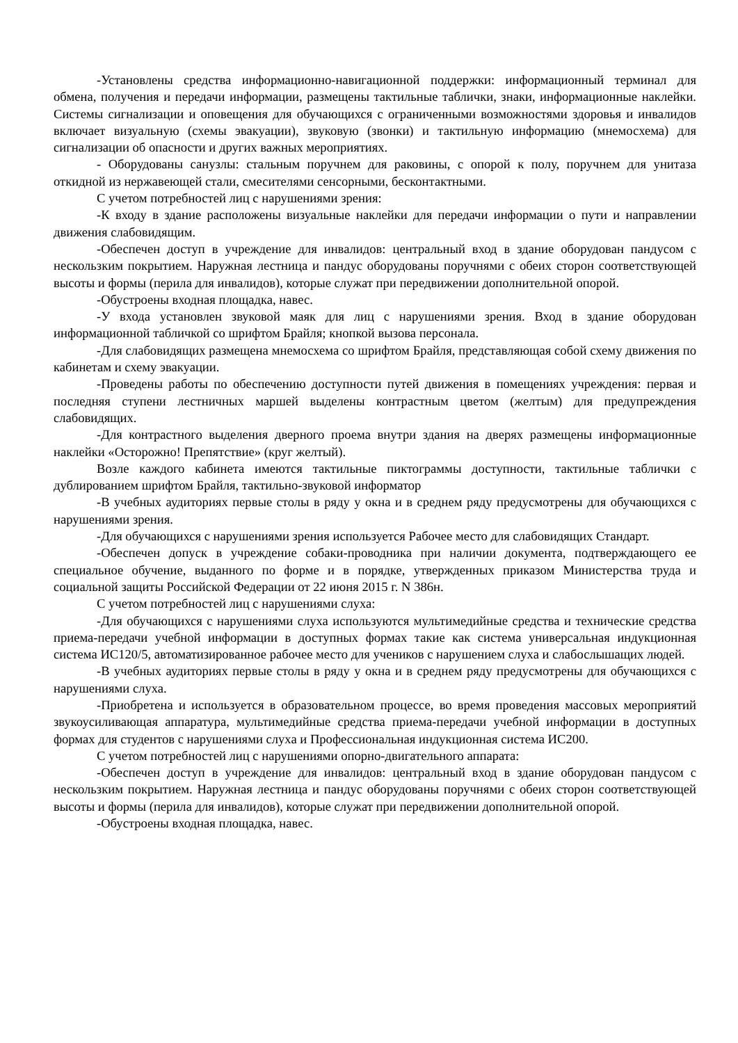-Установлены средства информационно-навигационной поддержки: информационный терминал для обмена, получения и передачи информации, размещены тактильные таблички, знаки, информационные наклейки. Системы сигнализации и оповещения для обучающихся с ограниченными возможностями здоровья и инвалидов включает визуальную (схемы эвакуации), звуковую (звонки) и тактильную информацию (мнемосхема) для сигнализации об опасности и других важных мероприятиях.
- Оборудованы санузлы: стальным поручнем для раковины, с опорой к полу, поручнем для унитаза откидной из нержавеющей стали, смесителями сенсорными, бесконтактными.
С учетом потребностей лиц с нарушениями зрения:
-К входу в здание расположены визуальные наклейки для передачи информации о пути и направлении движения слабовидящим.
-Обеспечен доступ в учреждение для инвалидов: центральный вход в здание оборудован пандусом с нескользким покрытием. Наружная лестница и пандус оборудованы поручнями с обеих сторон соответствующей высоты и формы (перила для инвалидов), которые служат при передвижении дополнительной опорой.
-Обустроены входная площадка, навес.
-У входа установлен звуковой маяк для лиц с нарушениями зрения. Вход в здание оборудован информационной табличкой со шрифтом Брайля; кнопкой вызова персонала.
-Для слабовидящих размещена мнемосхема со шрифтом Брайля, представляющая собой схему движения по кабинетам и схему эвакуации.
-Проведены работы по обеспечению доступности путей движения в помещениях учреждения: первая и последняя ступени лестничных маршей выделены контрастным цветом (желтым) для предупреждения слабовидящих.
-Для контрастного выделения дверного проема внутри здания на дверях размещены информационные наклейки «Осторожно! Препятствие» (круг желтый).
Возле каждого кабинета имеются тактильные пиктограммы доступности, тактильные таблички с дублированием шрифтом Брайля, тактильно-звуковой информатор
-В учебных аудиториях первые столы в ряду у окна и в среднем ряду предусмотрены для обучающихся с нарушениями зрения.
-Для обучающихся с нарушениями зрения используется Рабочее место для слабовидящих Стандарт.
-Обеспечен допуск в учреждение собаки-проводника при наличии документа, подтверждающего ее специальное обучение, выданного по форме и в порядке, утвержденных приказом Министерства труда и социальной защиты Российской Федерации от 22 июня 2015 г. N 386н.
С учетом потребностей лиц с нарушениями слуха:
-Для обучающихся с нарушениями слуха используются мультимедийные средства и технические средства приема-передачи учебной информации в доступных формах такие как система универсальная индукционная система ИС120/5, автоматизированное рабочее место для учеников с нарушением слуха и слабослышащих людей.
-В учебных аудиториях первые столы в ряду у окна и в среднем ряду предусмотрены для обучающихся с нарушениями слуха.
-Приобретена и используется в образовательном процессе, во время проведения массовых мероприятий звукоусиливающая аппаратура, мультимедийные средства приема-передачи учебной информации в доступных формах для студентов с нарушениями слуха и Профессиональная индукционная система ИС200.
С учетом потребностей лиц с нарушениями опорно-двигательного аппарата:
-Обеспечен доступ в учреждение для инвалидов: центральный вход в здание оборудован пандусом с нескользким покрытием. Наружная лестница и пандус оборудованы поручнями с обеих сторон соответствующей высоты и формы (перила для инвалидов), которые служат при передвижении дополнительной опорой.
-Обустроены входная площадка, навес.